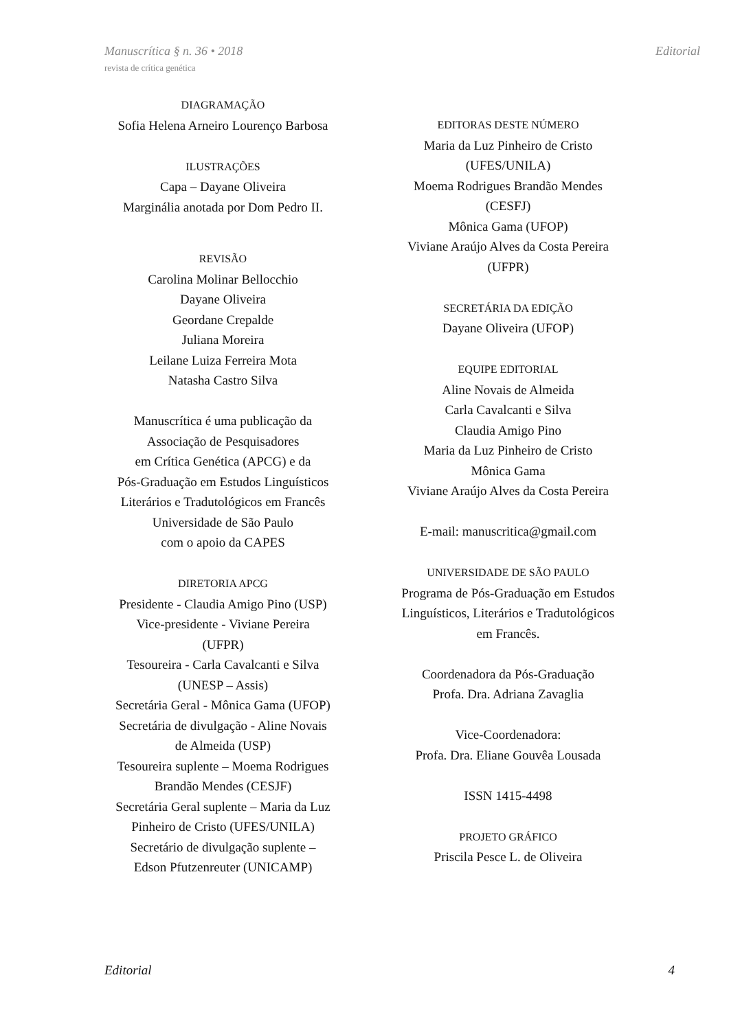Manuscrítica § n. 36 • 2018 Editorial
revista de crítica genética
DIAGRAMAÇÃO
Sofia Helena Arneiro Lourenço Barbosa
ILUSTRAÇÕES
Capa – Dayane Oliveira
Marginália anotada por Dom Pedro II.
REVISÃO
Carolina Molinar Bellocchio
Dayane Oliveira
Geordane Crepalde
Juliana Moreira
Leilane Luiza Ferreira Mota
Natasha Castro Silva
Manuscrítica é uma publicação da
Associação de Pesquisadores
em Crítica Genética (APCG) e da
Pós-Graduação em Estudos Linguísticos
Literários e Tradutológicos em Francês
Universidade de São Paulo
com o apoio da CAPES
DIRETORIA APCG
Presidente - Claudia Amigo Pino (USP)
Vice-presidente - Viviane Pereira
(UFPR)
Tesoureira - Carla Cavalcanti e Silva
(UNESP – Assis)
Secretária Geral - Mônica Gama (UFOP)
Secretária de divulgação - Aline Novais
de Almeida (USP)
Tesoureira suplente – Moema Rodrigues
Brandão Mendes (CESJF)
Secretária Geral suplente – Maria da Luz
Pinheiro de Cristo (UFES/UNILA)
Secretário de divulgação suplente –
Edson Pfutzenreuter (UNICAMP)
EDITORAS DESTE NÚMERO
Maria da Luz Pinheiro de Cristo
(UFES/UNILA)
Moema Rodrigues Brandão Mendes
(CESFJ)
Mônica Gama (UFOP)
Viviane Araújo Alves da Costa Pereira
(UFPR)
SECRETÁRIA DA EDIÇÃO
Dayane Oliveira (UFOP)
EQUIPE EDITORIAL
Aline Novais de Almeida
Carla Cavalcanti e Silva
Claudia Amigo Pino
Maria da Luz Pinheiro de Cristo
Mônica Gama
Viviane Araújo Alves da Costa Pereira
E-mail: manuscritica@gmail.com
UNIVERSIDADE DE SÃO PAULO
Programa de Pós-Graduação em Estudos
Linguísticos, Literários e Tradutológicos
em Francês.
Coordenadora da Pós-Graduação
Profa. Dra. Adriana Zavaglia
Vice-Coordenadora:
Profa. Dra. Eliane Gouvêa Lousada
ISSN 1415-4498
PROJETO GRÁFICO
Priscila Pesce L. de Oliveira
Editorial 4